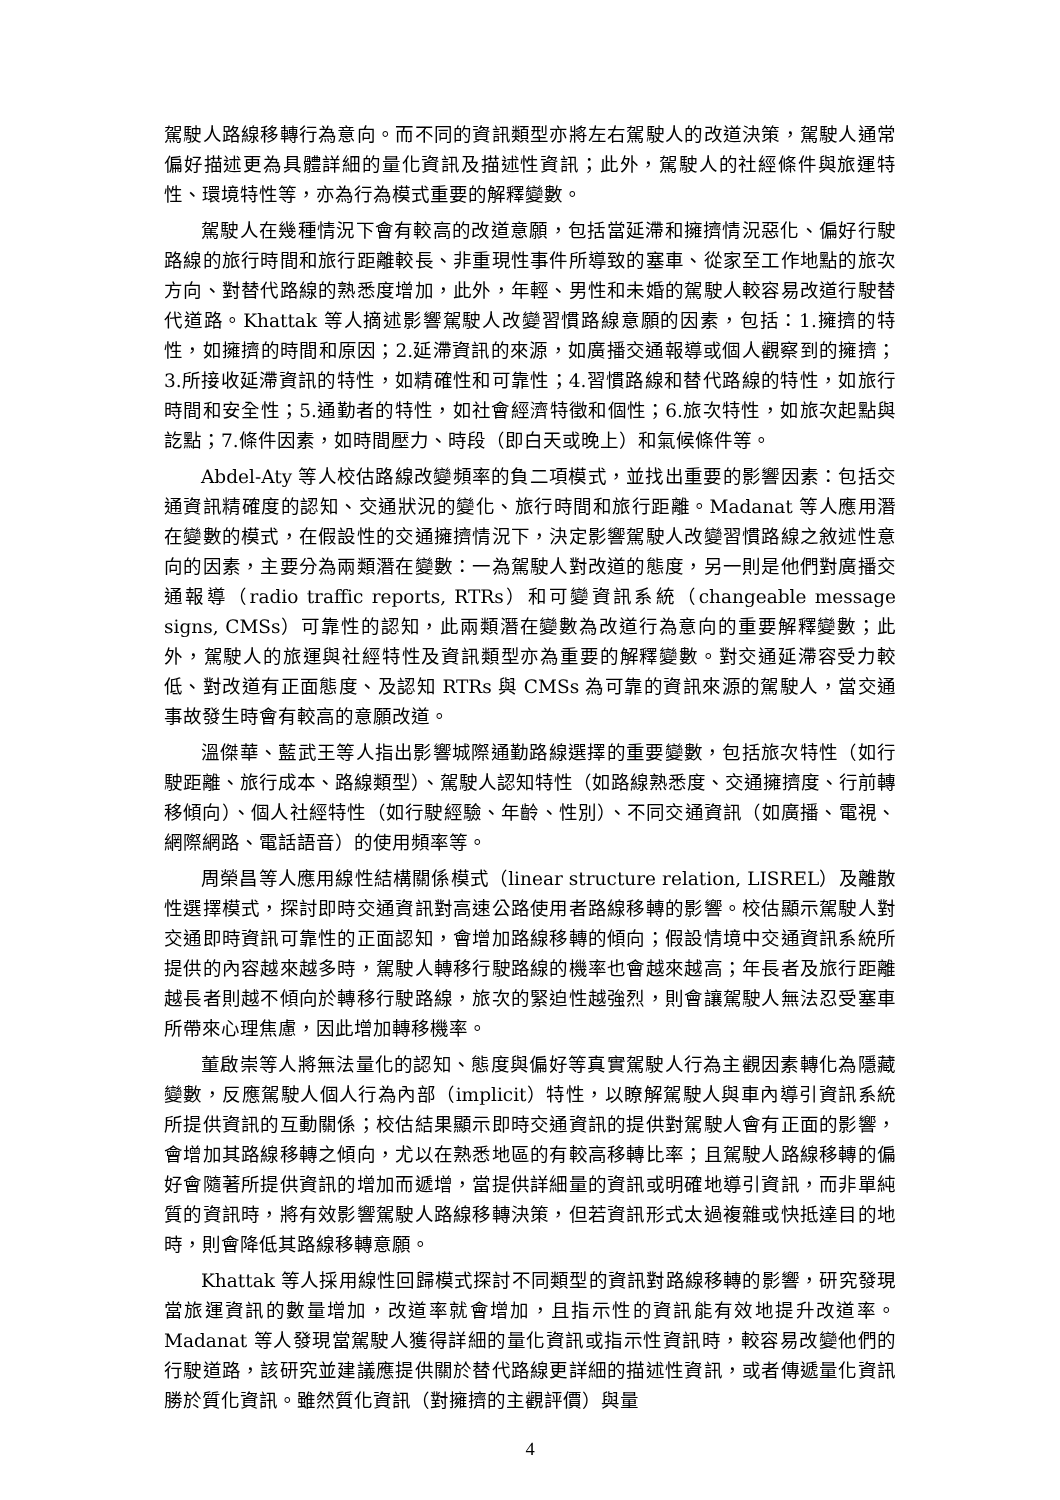駕駛人路線移轉行為意向。而不同的資訊類型亦將左右駕駛人的改道決策，駕駛人通常偏好描述更為具體詳細的量化資訊及描述性資訊；此外，駕駛人的社經條件與旅運特性、環境特性等，亦為行為模式重要的解釋變數。
駕駛人在幾種情況下會有較高的改道意願，包括當延滯和擁擠情況惡化、偏好行駛路線的旅行時間和旅行距離較長、非重現性事件所導致的塞車、從家至工作地點的旅次方向、對替代路線的熟悉度增加，此外，年輕、男性和未婚的駕駛人較容易改道行駛替代道路。Khattak 等人摘述影響駕駛人改變習慣路線意願的因素，包括：1.擁擠的特性，如擁擠的時間和原因；2.延滯資訊的來源，如廣播交通報導或個人觀察到的擁擠；3.所接收延滯資訊的特性，如精確性和可靠性；4.習慣路線和替代路線的特性，如旅行時間和安全性；5.通勤者的特性，如社會經濟特徵和個性；6.旅次特性，如旅次起點與訖點；7.條件因素，如時間壓力、時段（即白天或晚上）和氣候條件等。
Abdel-Aty 等人校估路線改變頻率的負二項模式，並找出重要的影響因素：包括交通資訊精確度的認知、交通狀況的變化、旅行時間和旅行距離。Madanat 等人應用潛在變數的模式，在假設性的交通擁擠情況下，決定影響駕駛人改變習慣路線之敘述性意向的因素，主要分為兩類潛在變數：一為駕駛人對改道的態度，另一則是他們對廣播交通報導（radio traffic reports, RTRs）和可變資訊系統（changeable message signs, CMSs）可靠性的認知，此兩類潛在變數為改道行為意向的重要解釋變數；此外，駕駛人的旅運與社經特性及資訊類型亦為重要的解釋變數。對交通延滯容受力較低、對改道有正面態度、及認知 RTRs 與 CMSs 為可靠的資訊來源的駕駛人，當交通事故發生時會有較高的意願改道。
溫傑華、藍武王等人指出影響城際通勤路線選擇的重要變數，包括旅次特性（如行駛距離、旅行成本、路線類型）、駕駛人認知特性（如路線熟悉度、交通擁擠度、行前轉移傾向）、個人社經特性（如行駛經驗、年齡、性別）、不同交通資訊（如廣播、電視、網際網路、電話語音）的使用頻率等。
周榮昌等人應用線性結構關係模式（linear structure relation, LISREL）及離散性選擇模式，探討即時交通資訊對高速公路使用者路線移轉的影響。校估顯示駕駛人對交通即時資訊可靠性的正面認知，會增加路線移轉的傾向；假設情境中交通資訊系統所提供的內容越來越多時，駕駛人轉移行駛路線的機率也會越來越高；年長者及旅行距離越長者則越不傾向於轉移行駛路線，旅次的緊迫性越強烈，則會讓駕駛人無法忍受塞車所帶來心理焦慮，因此增加轉移機率。
董啟崇等人將無法量化的認知、態度與偏好等真實駕駛人行為主觀因素轉化為隱藏變數，反應駕駛人個人行為內部（implicit）特性，以瞭解駕駛人與車內導引資訊系統所提供資訊的互動關係；校估結果顯示即時交通資訊的提供對駕駛人會有正面的影響，會增加其路線移轉之傾向，尤以在熟悉地區的有較高移轉比率；且駕駛人路線移轉的偏好會隨著所提供資訊的增加而遞增，當提供詳細量的資訊或明確地導引資訊，而非單純質的資訊時，將有效影響駕駛人路線移轉決策，但若資訊形式太過複雜或快抵達目的地時，則會降低其路線移轉意願。
Khattak 等人採用線性回歸模式探討不同類型的資訊對路線移轉的影響，研究發現當旅運資訊的數量增加，改道率就會增加，且指示性的資訊能有效地提升改道率。Madanat 等人發現當駕駛人獲得詳細的量化資訊或指示性資訊時，較容易改變他們的行駛道路，該研究並建議應提供關於替代路線更詳細的描述性資訊，或者傳遞量化資訊勝於質化資訊。雖然質化資訊（對擁擠的主觀評價）與量
4